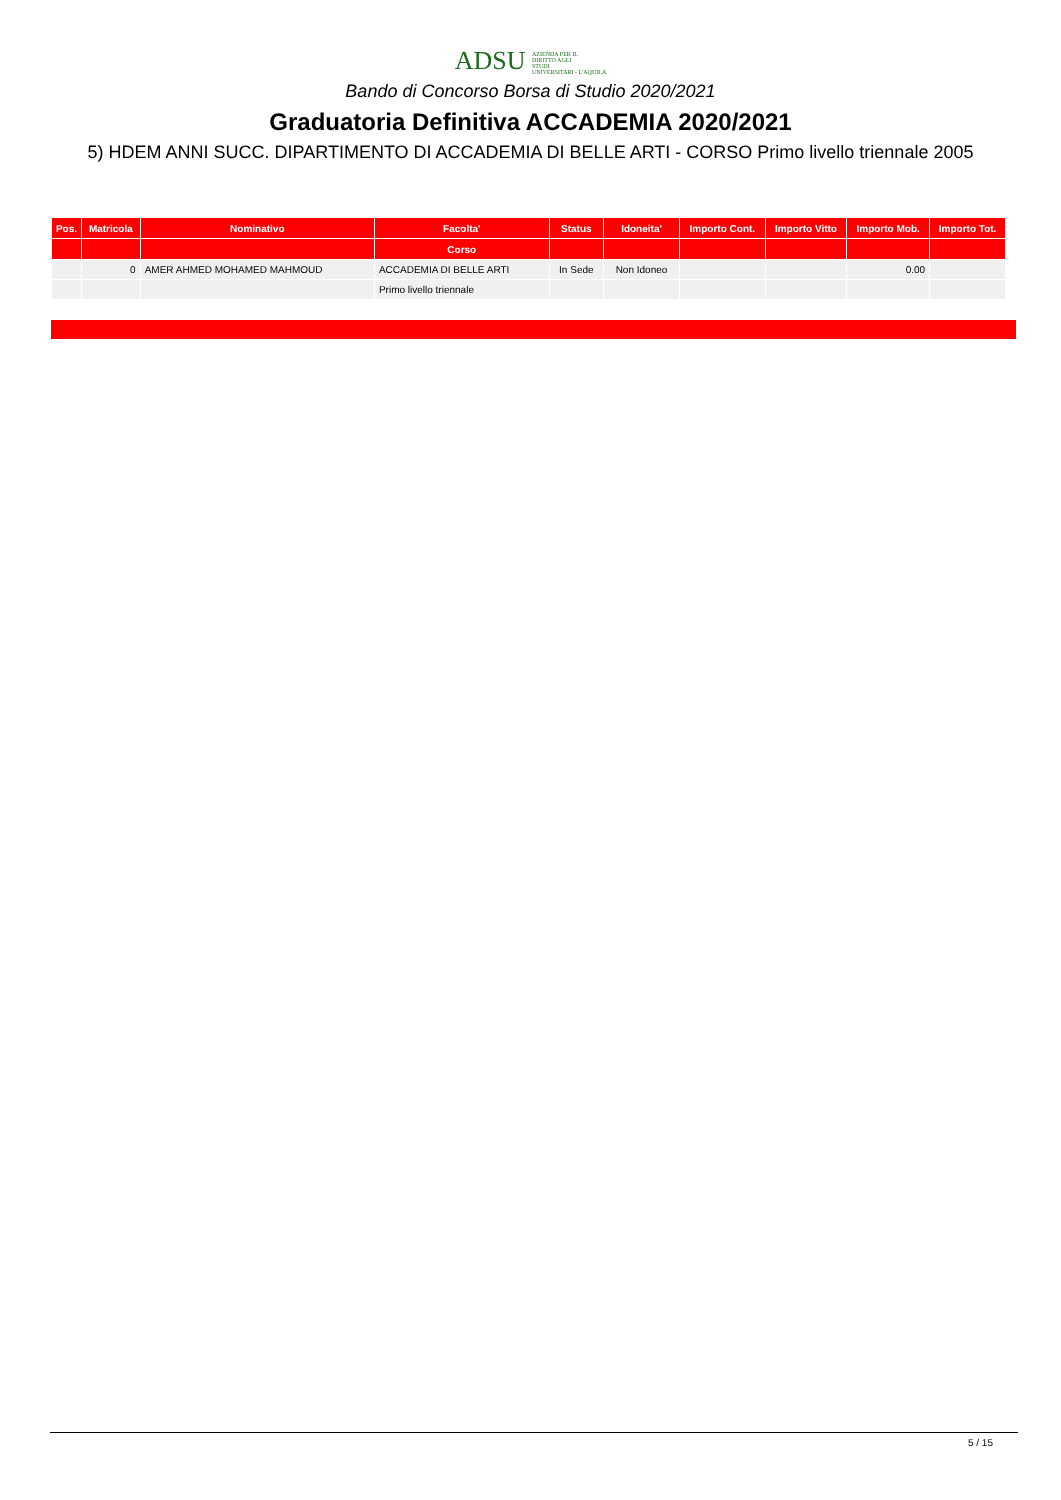ADSU AZIENDA PER IL
DIRITTO AGLI
STUDI
UNIVERSITARI - L'AQUILA
Bando di Concorso Borsa di Studio 2020/2021
Graduatoria Definitiva ACCADEMIA 2020/2021
5) HDEM ANNI SUCC. DIPARTIMENTO DI ACCADEMIA DI BELLE ARTI - CORSO Primo livello triennale 2005
| Pos. | Matricola | Nominativo | Facolta' | Status | Idoneita' | Importo Cont. | Importo Vitto | Importo Mob. | Importo Tot. |
| --- | --- | --- | --- | --- | --- | --- | --- | --- | --- |
| | | | Corso | | | | | | |
| | 0 | AMER AHMED MOHAMED MAHMOUD | ACCADEMIA DI BELLE ARTI | In Sede | Non Idoneo | | | 0.00 | |
| | | | Primo livello triennale | | | | | | |
5 / 15